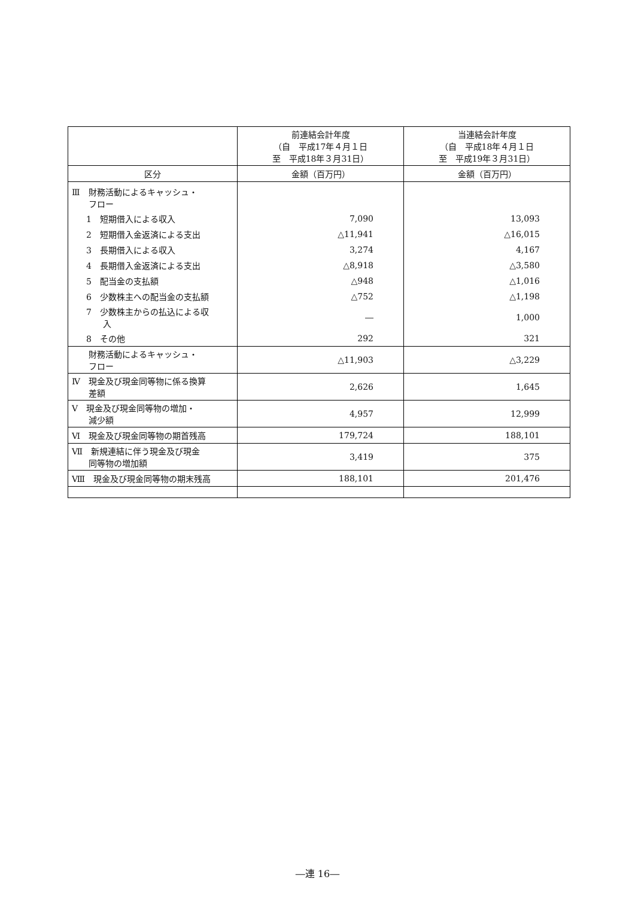| | 前連結会計年度 （自 平成17年４月１日 至 平成18年３月31日） | 当連結会計年度 （自 平成18年４月１日 至 平成19年３月31日） |
| --- | --- | --- |
| 区分 | 金額（百万円） | 金額（百万円） |
| Ⅲ 財務活動によるキャッシュ・ フロー | | |
| 1 短期借入による収入 | 7,090 | 13,093 |
| 2 短期借入金返済による支出 | △11,941 | △16,015 |
| 3 長期借入による収入 | 3,274 | 4,167 |
| 4 長期借入金返済による支出 | △8,918 | △3,580 |
| 5 配当金の支払額 | △948 | △1,016 |
| 6 少数株主への配当金の支払額 | △752 | △1,198 |
| 7 少数株主からの払込による収 入 | ― | 1,000 |
| 8 その他 | 292 | 321 |
| 財務活動によるキャッシュ・ フロー | △11,903 | △3,229 |
| Ⅳ 現金及び現金同等物に係る換算 差額 | 2,626 | 1,645 |
| Ⅴ 現金及び現金同等物の増加・ 減少額 | 4,957 | 12,999 |
| Ⅵ 現金及び現金同等物の期首残高 | 179,724 | 188,101 |
| Ⅶ 新規連結に伴う現金及び現金 同等物の増加額 | 3,419 | 375 |
| Ⅷ 現金及び現金同等物の期末残高 | 188,101 | 201,476 |
―連 16―